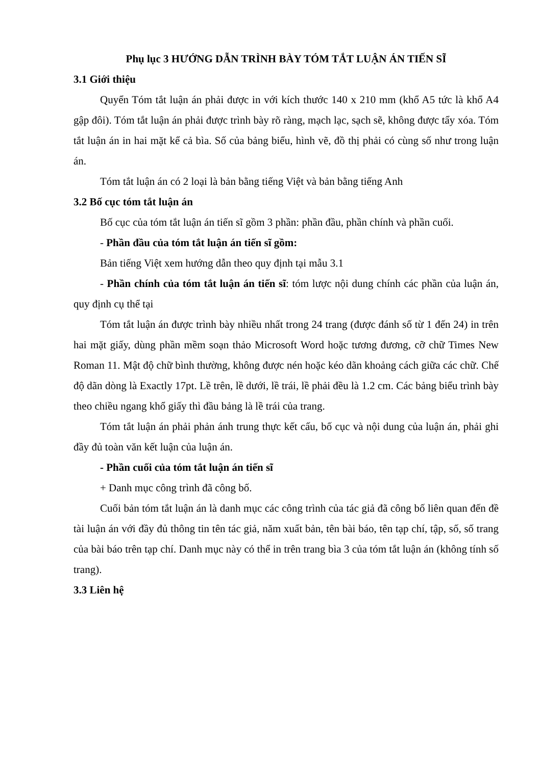Phụ lục 3 HƯỚNG DẪN TRÌNH BÀY TÓM TẮT LUẬN ÁN TIẾN SĨ
3.1 Giới thiệu
Quyển Tóm tắt luận án phải được in với kích thước 140 x 210 mm (khổ A5 tức là khổ A4 gập đôi). Tóm tắt luận án phải được trình bày rõ ràng, mạch lạc, sạch sẽ, không được tẩy xóa. Tóm tắt luận án in hai mặt kể cả bìa. Số của bảng biểu, hình vẽ, đồ thị phải có cùng số như trong luận án.
Tóm tắt luận án có 2 loại là bản bằng tiếng Việt và bản bằng tiếng Anh
3.2 Bố cục tóm tắt luận án
Bố cục của tóm tắt luận án tiến sĩ gồm 3 phần: phần đầu, phần chính và phần cuối.
- Phần đầu của tóm tắt luận án tiến sĩ gồm:
Bản tiếng Việt xem hướng dẫn theo quy định tại mẫu 3.1
- Phần chính của tóm tắt luận án tiến sĩ: tóm lược nội dung chính các phần của luận án, quy định cụ thể tại
Tóm tắt luận án được trình bày nhiều nhất trong 24 trang (được đánh số từ 1 đến 24) in trên hai mặt giấy, dùng phần mềm soạn thảo Microsoft Word hoặc tương đương, cỡ chữ Times New Roman 11. Mật độ chữ bình thường, không được nén hoặc kéo dãn khoảng cách giữa các chữ. Chế độ dãn dòng là Exactly 17pt. Lề trên, lề dưới, lề trái, lề phải đều là 1.2 cm. Các bảng biểu trình bày theo chiều ngang khổ giấy thì đầu bảng là lề trái của trang.
Tóm tắt luận án phải phản ánh trung thực kết cấu, bố cục và nội dung của luận án, phải ghi đầy đủ toàn văn kết luận của luận án.
- Phần cuối của tóm tắt luận án tiến sĩ
+ Danh mục công trình đã công bố.
Cuối bản tóm tắt luận án là danh mục các công trình của tác giả đã công bố liên quan đến đề tài luận án với đầy đủ thông tin tên tác giả, năm xuất bản, tên bài báo, tên tạp chí, tập, số, số trang của bài báo trên tạp chí. Danh mục này có thể in trên trang bìa 3 của tóm tắt luận án (không tính số trang).
3.3 Liên hệ